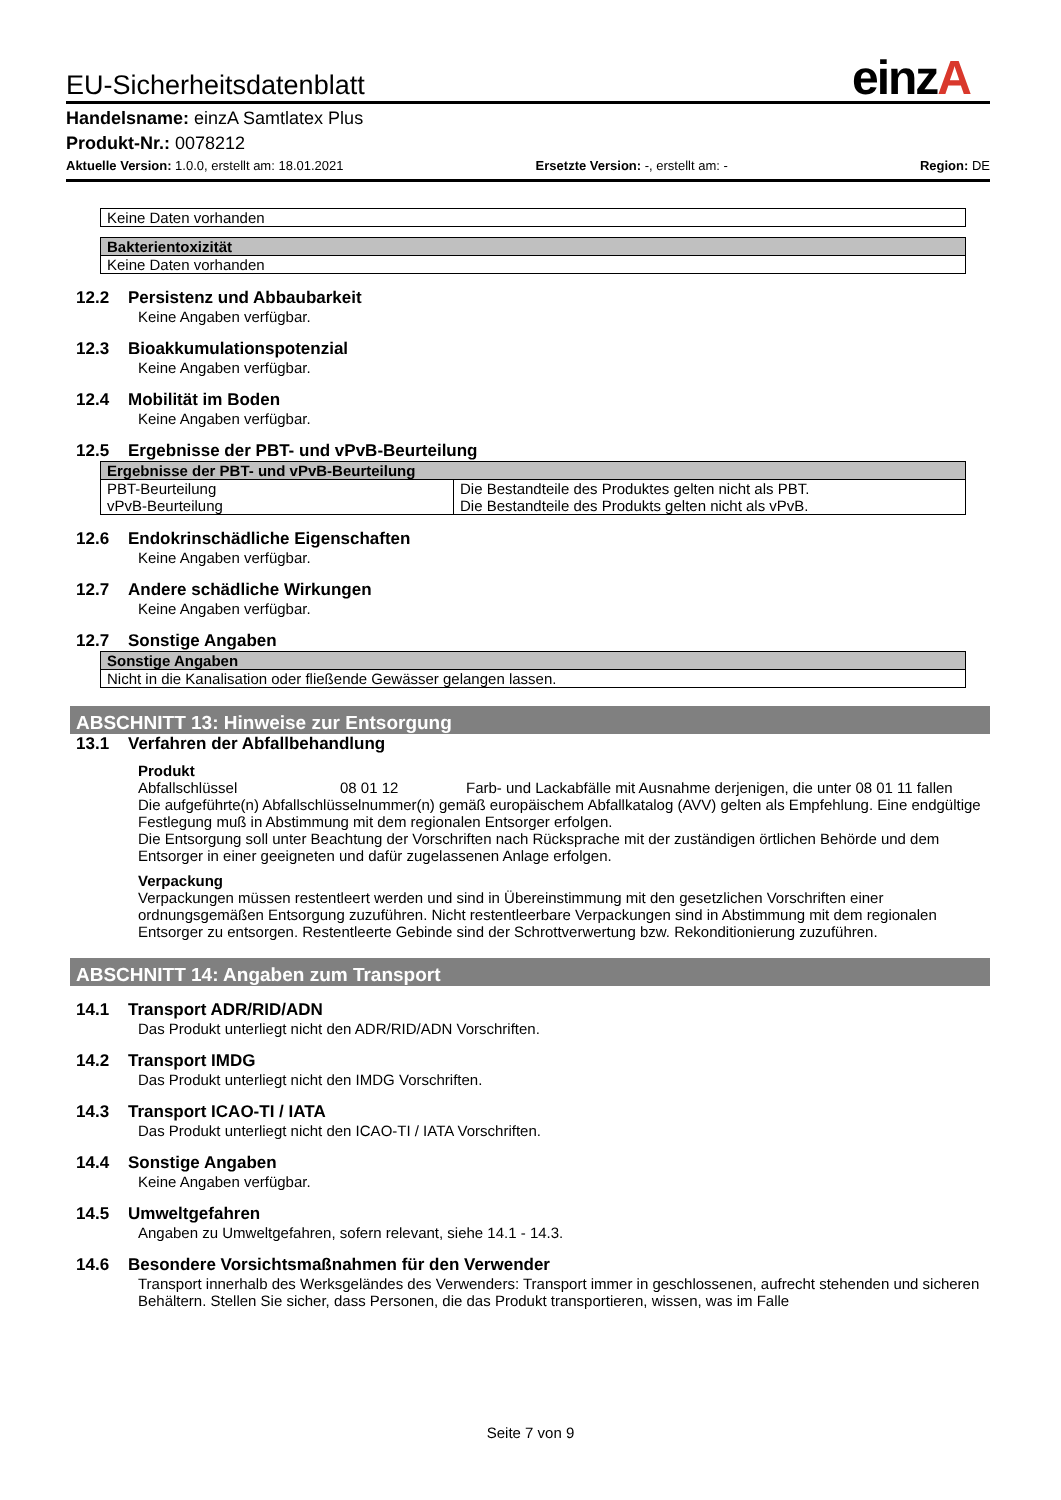einzA
EU-Sicherheitsdatenblatt
Handelsname: einzA Samtlatex Plus
Produkt-Nr.: 0078212
Aktuelle Version: 1.0.0, erstellt am: 18.01.2021 Ersetzte Version: -, erstellt am: - Region: DE
| Keine Daten vorhanden |
| Bakterientoxizität |
| --- |
| Keine Daten vorhanden |
12.2 Persistenz und Abbaubarkeit
Keine Angaben verfügbar.
12.3 Bioakkumulationspotenzial
Keine Angaben verfügbar.
12.4 Mobilität im Boden
Keine Angaben verfügbar.
12.5 Ergebnisse der PBT- und vPvB-Beurteilung
| Ergebnisse der PBT- und vPvB-Beurteilung | |
| --- | --- |
| PBT-Beurteilung vPvB-Beurteilung | Die Bestandteile des Produktes gelten nicht als PBT. Die Bestandteile des Produkts gelten nicht als vPvB. |
12.6 Endokrinschädliche Eigenschaften
Keine Angaben verfügbar.
12.7 Andere schädliche Wirkungen
Keine Angaben verfügbar.
12.7 Sonstige Angaben
| Sonstige Angaben |
| --- |
| Nicht in die Kanalisation oder fließende Gewässer gelangen lassen. |
ABSCHNITT 13: Hinweise zur Entsorgung
13.1 Verfahren der Abfallbehandlung
Produkt
Abfallschlüssel 08 01 12 Farb- und Lackabfälle mit Ausnahme derjenigen, die unter 08 01 11 fallen
Die aufgeführte(n) Abfallschlüsselnummer(n) gemäß europäischem Abfallkatalog (AVV) gelten als Empfehlung. Eine endgültige Festlegung muß in Abstimmung mit dem regionalen Entsorger erfolgen.
Die Entsorgung soll unter Beachtung der Vorschriften nach Rücksprache mit der zuständigen örtlichen Behörde und dem Entsorger in einer geeigneten und dafür zugelassenen Anlage erfolgen.
Verpackung
Verpackungen müssen restentleert werden und sind in Übereinstimmung mit den gesetzlichen Vorschriften einer ordnungsgemäßen Entsorgung zuzuführen. Nicht restentleerbare Verpackungen sind in Abstimmung mit dem regionalen Entsorger zu entsorgen. Restentleerte Gebinde sind der Schrottverwertung bzw. Rekonditionierung zuzuführen.
ABSCHNITT 14: Angaben zum Transport
14.1 Transport ADR/RID/ADN
Das Produkt unterliegt nicht den ADR/RID/ADN Vorschriften.
14.2 Transport IMDG
Das Produkt unterliegt nicht den IMDG Vorschriften.
14.3 Transport ICAO-TI / IATA
Das Produkt unterliegt nicht den ICAO-TI / IATA Vorschriften.
14.4 Sonstige Angaben
Keine Angaben verfügbar.
14.5 Umweltgefahren
Angaben zu Umweltgefahren, sofern relevant, siehe 14.1 - 14.3.
14.6 Besondere Vorsichtsmaßnahmen für den Verwender
Transport innerhalb des Werksgeländes des Verwenders: Transport immer in geschlossenen, aufrecht stehenden und sicheren Behältern. Stellen Sie sicher, dass Personen, die das Produkt transportieren, wissen, was im Falle
Seite 7 von 9